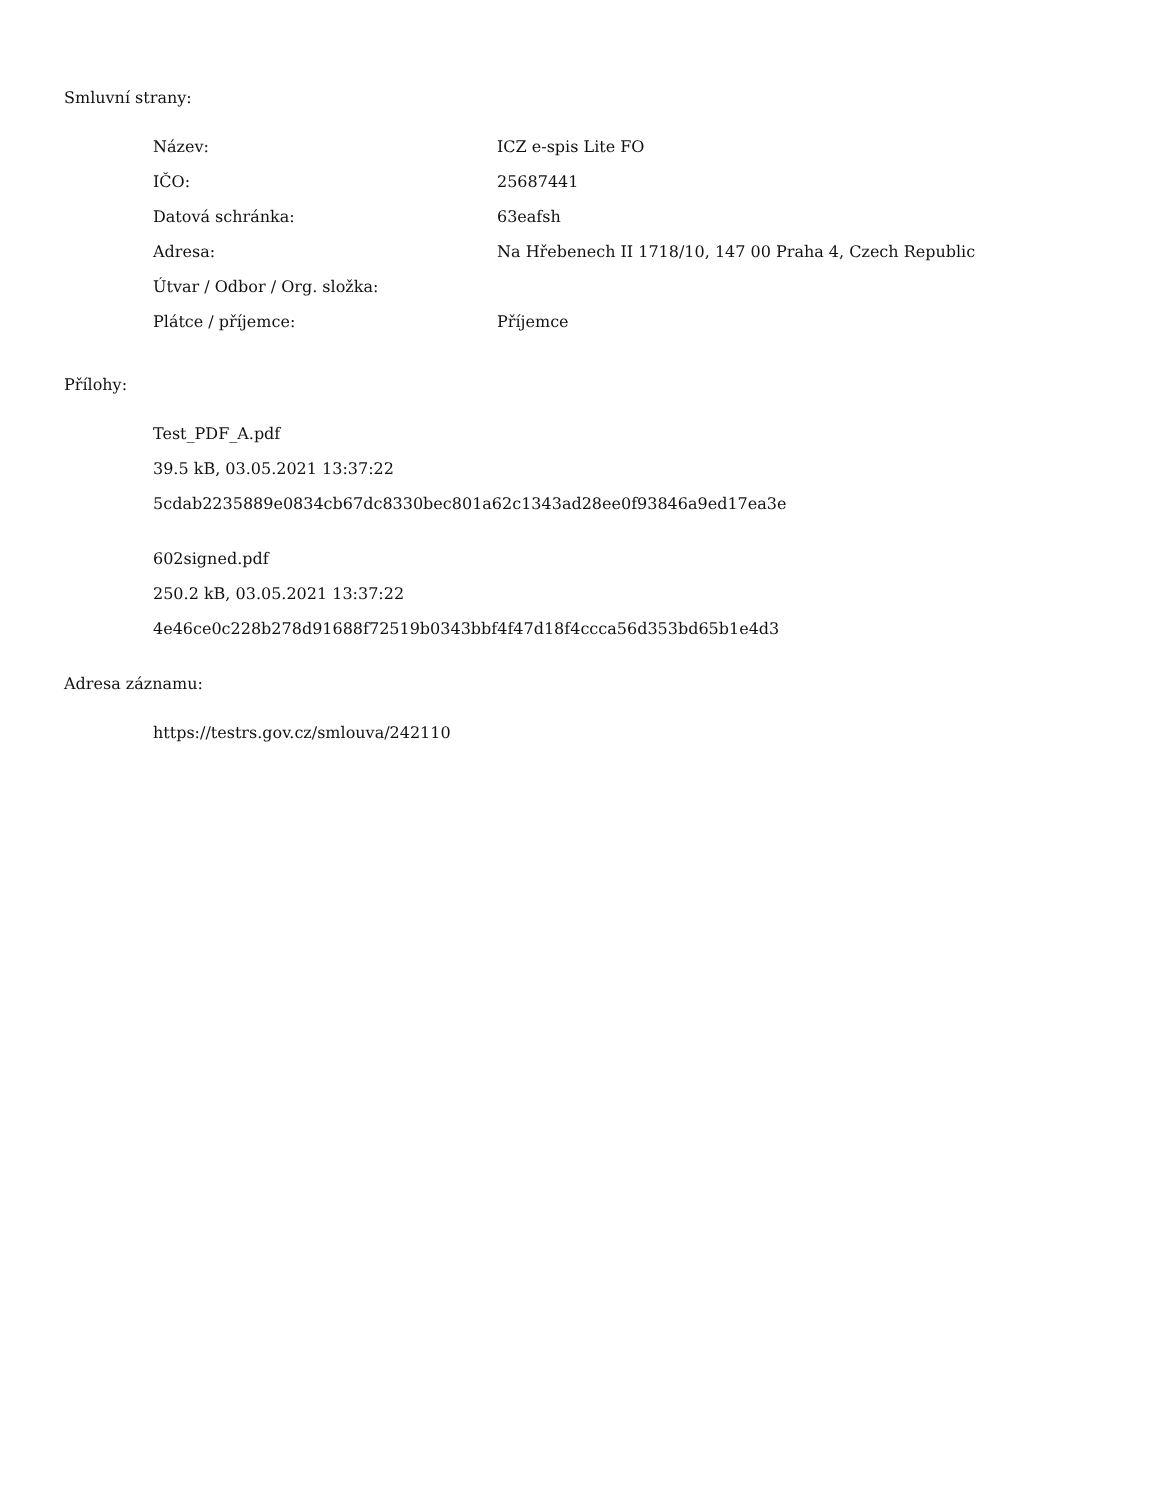Smluvní strany:
| Název: | ICZ e-spis Lite FO |
| IČO: | 25687441 |
| Datová schránka: | 63eafsh |
| Adresa: | Na Hřebenech II 1718/10, 147 00 Praha 4, Czech Republic |
| Útvar / Odbor / Org. složka: | |
| Plátce / příjemce: | Příjemce |
Přílohy:
Test_PDF_A.pdf
39.5 kB, 03.05.2021 13:37:22
5cdab2235889e0834cb67dc8330bec801a62c1343ad28ee0f93846a9ed17ea3e
602signed.pdf
250.2 kB, 03.05.2021 13:37:22
4e46ce0c228b278d91688f72519b0343bbf4f47d18f4ccca56d353bd65b1e4d3
Adresa záznamu:
https://testrs.gov.cz/smlouva/242110